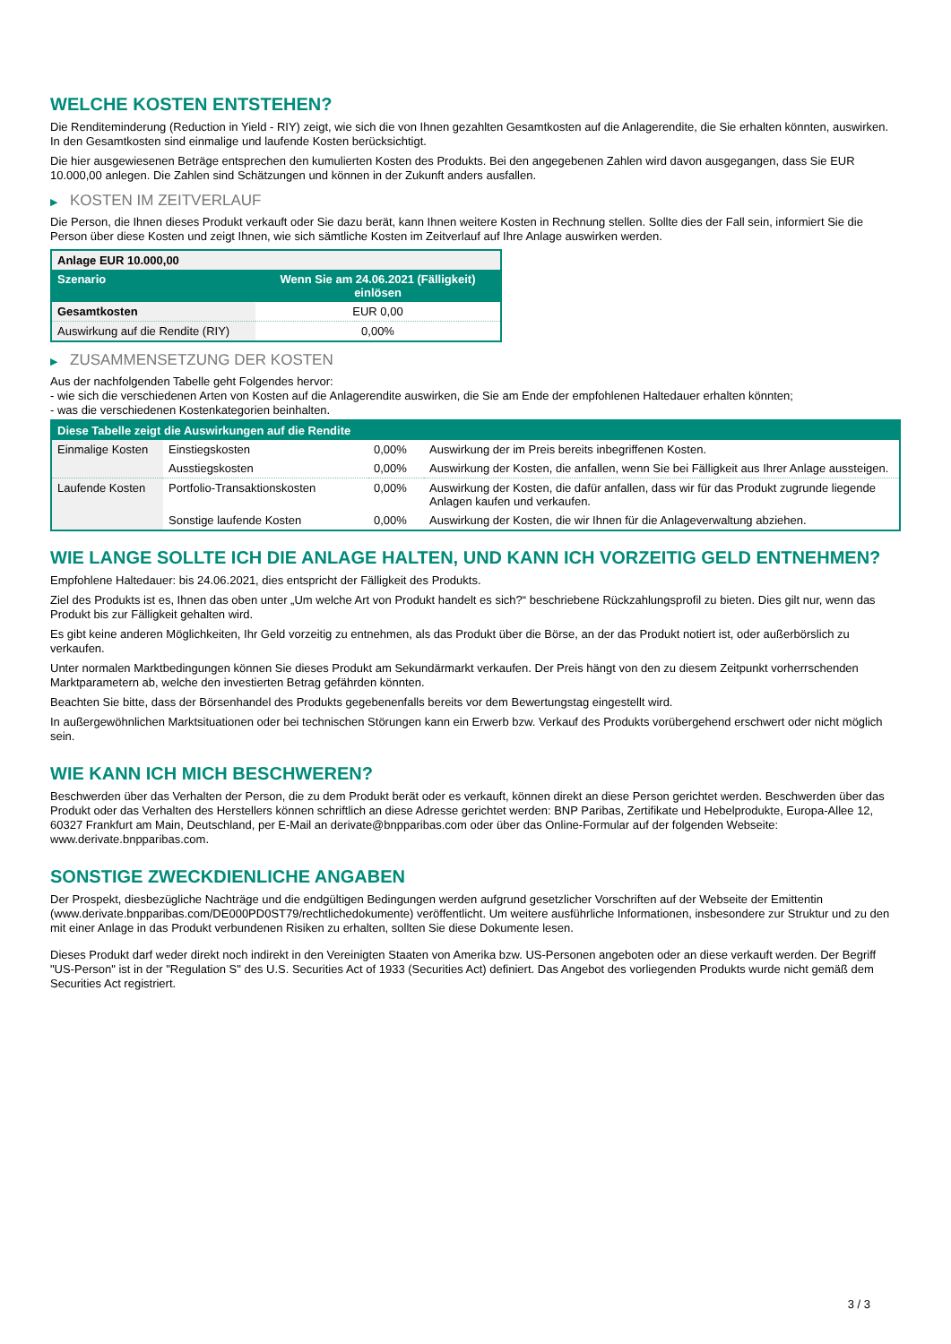WELCHE KOSTEN ENTSTEHEN?
Die Renditeminderung (Reduction in Yield - RIY) zeigt, wie sich die von Ihnen gezahlten Gesamtkosten auf die Anlagerendite, die Sie erhalten könnten, auswirken. In den Gesamtkosten sind einmalige und laufende Kosten berücksichtigt.
Die hier ausgewiesenen Beträge entsprechen den kumulierten Kosten des Produkts. Bei den angegebenen Zahlen wird davon ausgegangen, dass Sie EUR 10.000,00 anlegen. Die Zahlen sind Schätzungen und können in der Zukunft anders ausfallen.
▶ KOSTEN IM ZEITVERLAUF
Die Person, die Ihnen dieses Produkt verkauft oder Sie dazu berät, kann Ihnen weitere Kosten in Rechnung stellen. Sollte dies der Fall sein, informiert Sie die Person über diese Kosten und zeigt Ihnen, wie sich sämtliche Kosten im Zeitverlauf auf Ihre Anlage auswirken werden.
| Anlage EUR 10.000,00 | |
| --- | --- |
| Szenario | Wenn Sie am 24.06.2021 (Fälligkeit) einlösen |
| Gesamtkosten | EUR 0,00 |
| Auswirkung auf die Rendite (RIY) | 0,00% |
▶ ZUSAMMENSETZUNG DER KOSTEN
Aus der nachfolgenden Tabelle geht Folgendes hervor:
- wie sich die verschiedenen Arten von Kosten auf die Anlagerendite auswirken, die Sie am Ende der empfohlenen Haltedauer erhalten könnten;
- was die verschiedenen Kostenkategorien beinhalten.
| Diese Tabelle zeigt die Auswirkungen auf die Rendite | | | |
| --- | --- | --- | --- |
| Einmalige Kosten | Einstiegskosten | 0,00% | Auswirkung der im Preis bereits inbegriffenen Kosten. |
| | Ausstiegskosten | 0,00% | Auswirkung der Kosten, die anfallen, wenn Sie bei Fälligkeit aus Ihrer Anlage aussteigen. |
| Laufende Kosten | Portfolio-Transaktionskosten | 0,00% | Auswirkung der Kosten, die dafür anfallen, dass wir für das Produkt zugrunde liegende Anlagen kaufen und verkaufen. |
| | Sonstige laufende Kosten | 0,00% | Auswirkung der Kosten, die wir Ihnen für die Anlageverwaltung abziehen. |
WIE LANGE SOLLTE ICH DIE ANLAGE HALTEN, UND KANN ICH VORZEITIG GELD ENTNEHMEN?
Empfohlene Haltedauer: bis 24.06.2021, dies entspricht der Fälligkeit des Produkts.
Ziel des Produkts ist es, Ihnen das oben unter „Um welche Art von Produkt handelt es sich?“ beschriebene Rückzahlungsprofil zu bieten. Dies gilt nur, wenn das Produkt bis zur Fälligkeit gehalten wird.
Es gibt keine anderen Möglichkeiten, Ihr Geld vorzeitig zu entnehmen, als das Produkt über die Börse, an der das Produkt notiert ist, oder außerbörslich zu verkaufen.
Unter normalen Marktbedingungen können Sie dieses Produkt am Sekundärmarkt verkaufen. Der Preis hängt von den zu diesem Zeitpunkt vorherrschenden Marktparametern ab, welche den investierten Betrag gefährden könnten.
Beachten Sie bitte, dass der Börsenhandel des Produkts gegebenenfalls bereits vor dem Bewertungstag eingestellt wird.
In außergewöhnlichen Marktsituationen oder bei technischen Störungen kann ein Erwerb bzw. Verkauf des Produkts vorübergehend erschwert oder nicht möglich sein.
WIE KANN ICH MICH BESCHWEREN?
Beschwerden über das Verhalten der Person, die zu dem Produkt berät oder es verkauft, können direkt an diese Person gerichtet werden. Beschwerden über das Produkt oder das Verhalten des Herstellers können schriftlich an diese Adresse gerichtet werden: BNP Paribas, Zertifikate und Hebelprodukte, Europa-Allee 12, 60327 Frankfurt am Main, Deutschland, per E-Mail an derivate@bnpparibas.com oder über das Online-Formular auf der folgenden Webseite: www.derivate.bnpparibas.com.
SONSTIGE ZWECKDIENLICHE ANGABEN
Der Prospekt, diesbezügliche Nachträge und die endgültigen Bedingungen werden aufgrund gesetzlicher Vorschriften auf der Webseite der Emittentin (www.derivate.bnpparibas.com/DE000PD0ST79/rechtlichedokumente) veröffentlicht. Um weitere ausführliche Informationen, insbesondere zur Struktur und zu den mit einer Anlage in das Produkt verbundenen Risiken zu erhalten, sollten Sie diese Dokumente lesen.
Dieses Produkt darf weder direkt noch indirekt in den Vereinigten Staaten von Amerika bzw. US-Personen angeboten oder an diese verkauft werden. Der Begriff "US-Person" ist in der "Regulation S" des U.S. Securities Act of 1933 (Securities Act) definiert. Das Angebot des vorliegenden Produkts wurde nicht gemäß dem Securities Act registriert.
3 / 3